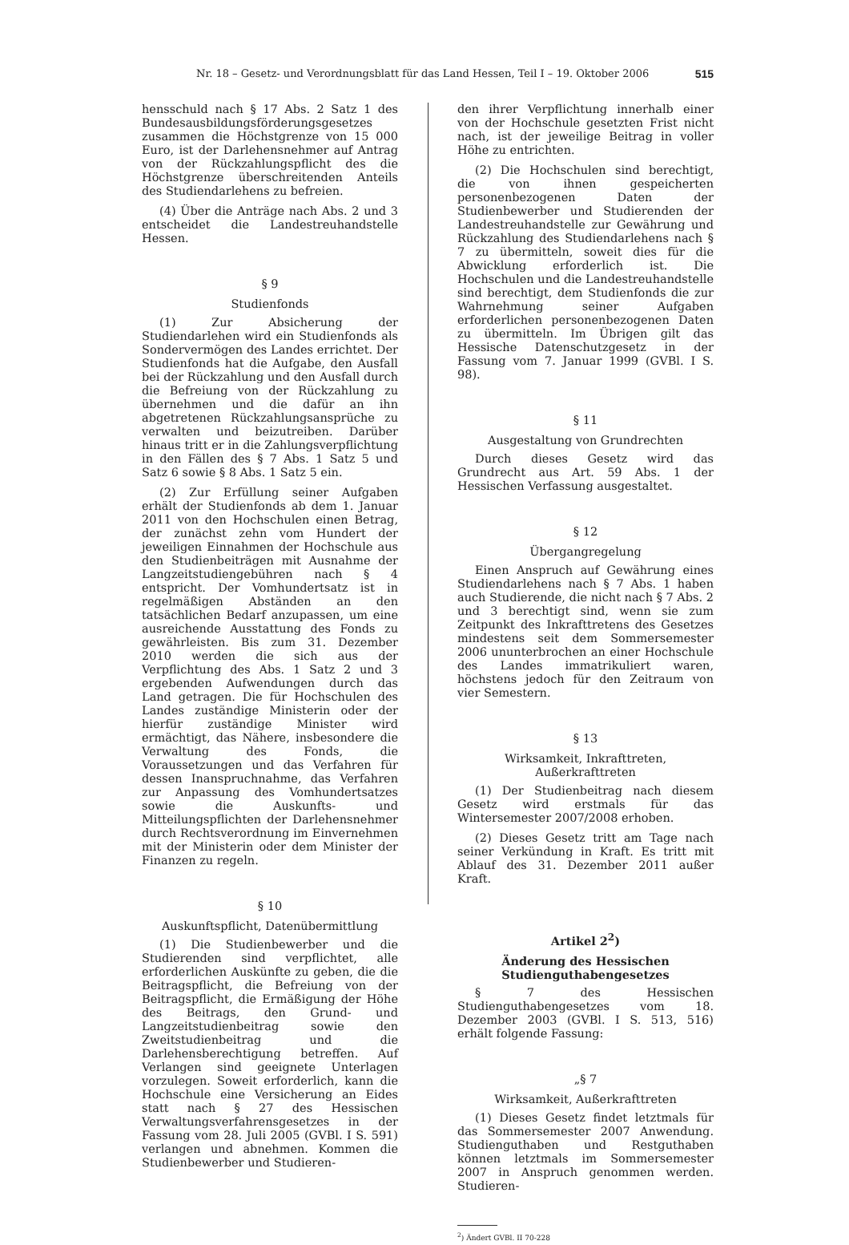Nr. 18 – Gesetz- und Verordnungsblatt für das Land Hessen, Teil I – 19. Oktober 2006 515
hensschuld nach § 17 Abs. 2 Satz 1 des Bundesausbildungsförderungsgesetzes zusammen die Höchstgrenze von 15 000 Euro, ist der Darlehensnehmer auf Antrag von der Rückzahlungspflicht des die Höchstgrenze überschreitenden Anteils des Studiendarlehens zu befreien.
(4) Über die Anträge nach Abs. 2 und 3 entscheidet die Landestreuhandstelle Hessen.
§ 9
Studienfonds
(1) Zur Absicherung der Studiendarlehen wird ein Studienfonds als Sondervermögen des Landes errichtet. Der Studienfonds hat die Aufgabe, den Ausfall bei der Rückzahlung und den Ausfall durch die Befreiung von der Rückzahlung zu übernehmen und die dafür an ihn abgetretenen Rückzahlungsansprüche zu verwalten und beizutreiben. Darüber hinaus tritt er in die Zahlungsverpflichtung in den Fällen des § 7 Abs. 1 Satz 5 und Satz 6 sowie § 8 Abs. 1 Satz 5 ein.
(2) Zur Erfüllung seiner Aufgaben erhält der Studienfonds ab dem 1. Januar 2011 von den Hochschulen einen Betrag, der zunächst zehn vom Hundert der jeweiligen Einnahmen der Hochschule aus den Studienbeiträgen mit Ausnahme der Langzeitstudiengebühren nach § 4 entspricht. Der Vomhundertsatz ist in regelmäßigen Abständen an den tatsächlichen Bedarf anzupassen, um eine ausreichende Ausstattung des Fonds zu gewährleisten. Bis zum 31. Dezember 2010 werden die sich aus der Verpflichtung des Abs. 1 Satz 2 und 3 ergebenden Aufwendungen durch das Land getragen. Die für Hochschulen des Landes zuständige Ministerin oder der hierfür zuständige Minister wird ermächtigt, das Nähere, insbesondere die Verwaltung des Fonds, die Voraussetzungen und das Verfahren für dessen Inanspruchnahme, das Verfahren zur Anpassung des Vomhundertsatzes sowie die Auskunfts- und Mitteilungspflichten der Darlehensnehmer durch Rechtsverordnung im Einvernehmen mit der Ministerin oder dem Minister der Finanzen zu regeln.
§ 10
Auskunftspflicht, Datenübermittlung
(1) Die Studienbewerber und die Studierenden sind verpflichtet, alle erforderlichen Auskünfte zu geben, die die Beitragspflicht, die Befreiung von der Beitragspflicht, die Ermäßigung der Höhe des Beitrags, den Grund- und Langzeitstudienbeitrag sowie den Zweitstudienbeitrag und die Darlehensberechtigung betreffen. Auf Verlangen sind geeignete Unterlagen vorzulegen. Soweit erforderlich, kann die Hochschule eine Versicherung an Eides statt nach § 27 des Hessischen Verwaltungsverfahrensgesetzes in der Fassung vom 28. Juli 2005 (GVBl. I S. 591) verlangen und abnehmen. Kommen die Studienbewerber und Studieren-
den ihrer Verpflichtung innerhalb einer von der Hochschule gesetzten Frist nicht nach, ist der jeweilige Beitrag in voller Höhe zu entrichten.
(2) Die Hochschulen sind berechtigt, die von ihnen gespeicherten personenbezogenen Daten der Studienbewerber und Studierenden der Landestreuhandstelle zur Gewährung und Rückzahlung des Studiendarlehens nach § 7 zu übermitteln, soweit dies für die Abwicklung erforderlich ist. Die Hochschulen und die Landestreuhandstelle sind berechtigt, dem Studienfonds die zur Wahrnehmung seiner Aufgaben erforderlichen personenbezogenen Daten zu übermitteln. Im Übrigen gilt das Hessische Datenschutzgesetz in der Fassung vom 7. Januar 1999 (GVBl. I S. 98).
§ 11
Ausgestaltung von Grundrechten
Durch dieses Gesetz wird das Grundrecht aus Art. 59 Abs. 1 der Hessischen Verfassung ausgestaltet.
§ 12
Übergangregelung
Einen Anspruch auf Gewährung eines Studiendarlehens nach § 7 Abs. 1 haben auch Studierende, die nicht nach § 7 Abs. 2 und 3 berechtigt sind, wenn sie zum Zeitpunkt des Inkrafttretens des Gesetzes mindestens seit dem Sommersemester 2006 ununterbrochen an einer Hochschule des Landes immatrikuliert waren, höchstens jedoch für den Zeitraum von vier Semestern.
§ 13
Wirksamkeit, Inkrafttreten,
Außerkrafttreten
(1) Der Studienbeitrag nach diesem Gesetz wird erstmals für das Wintersemester 2007/2008 erhoben.
(2) Dieses Gesetz tritt am Tage nach seiner Verkündung in Kraft. Es tritt mit Ablauf des 31. Dezember 2011 außer Kraft.
Artikel 2<sup>2</sup>)
Änderung des Hessischen
Studienguthabengesetzes
§ 7 des Hessischen Studienguthabengesetzes vom 18. Dezember 2003 (GVBl. I S. 513, 516) erhält folgende Fassung:
„§ 7
Wirksamkeit, Außerkrafttreten
(1) Dieses Gesetz findet letztmals für das Sommersemester 2007 Anwendung. Studienguthaben und Restguthaben können letztmals im Sommersemester 2007 in Anspruch genommen werden. Studieren-
<sup>2</sup>) Ändert GVBl. II 70-228